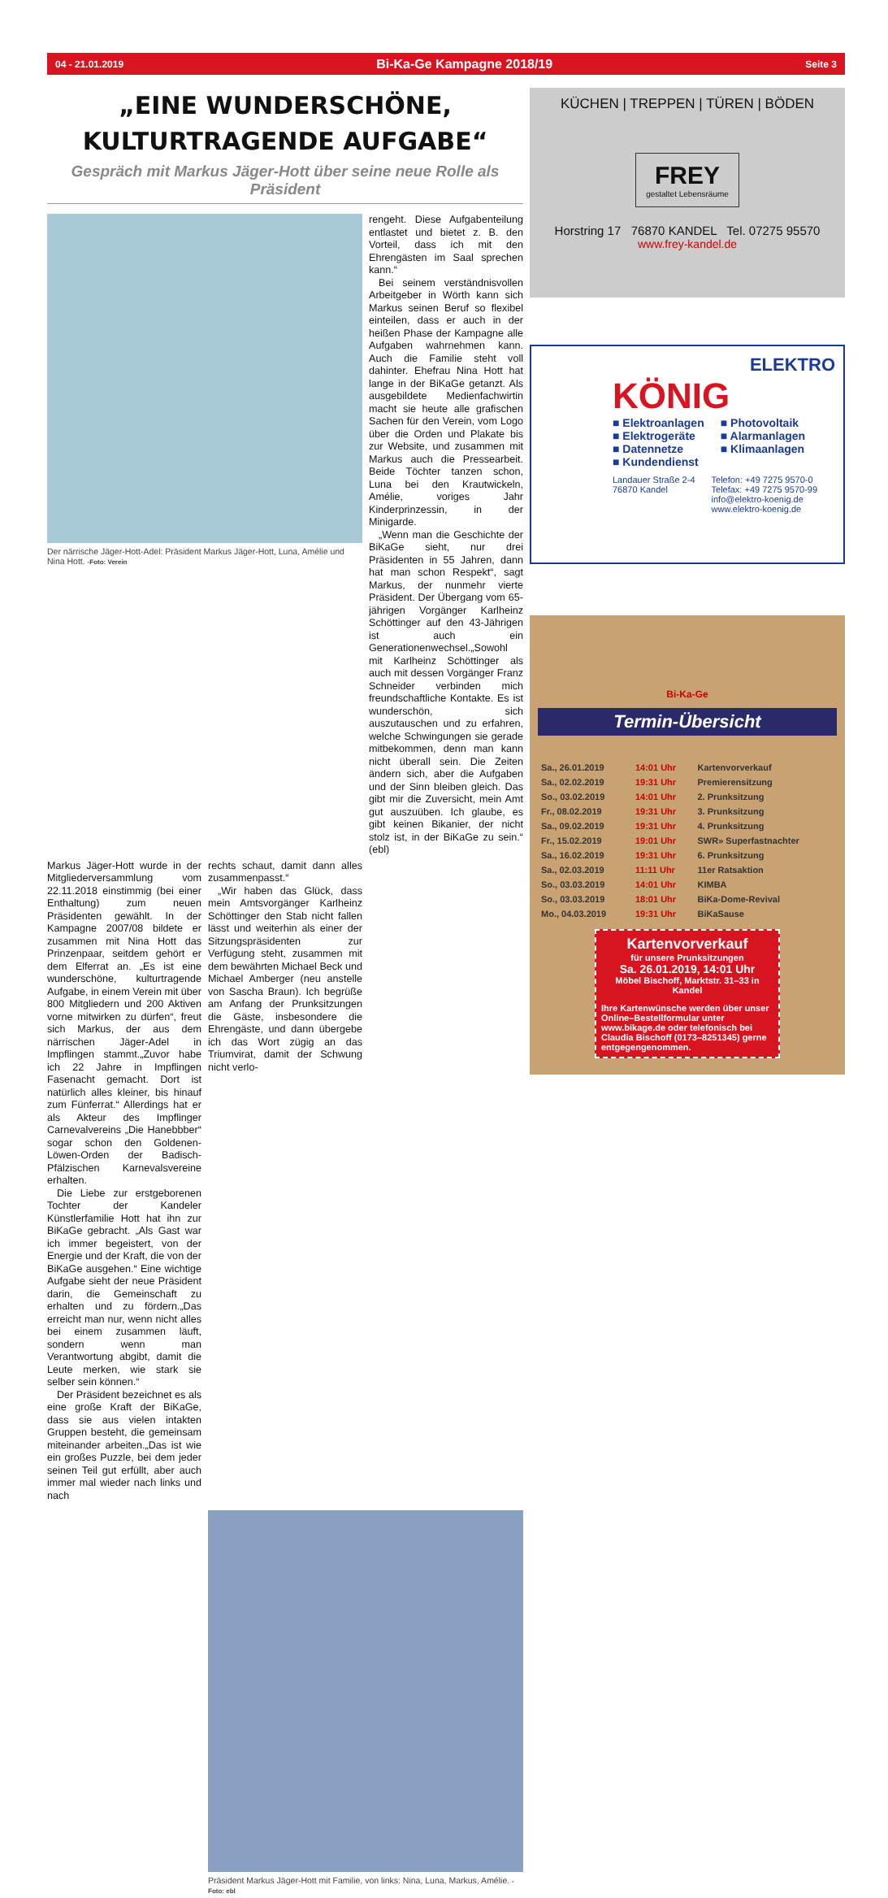04 - 21.01.2019 Bi-Ka-Ge Kampagne 2018/19 Seite 3
„EINE WUNDERSCHÖNE, KULTURTRAGENDE AUFGABE“
Gespräch mit Markus Jäger-Hott über seine neue Rolle als Präsident
Der närrische Jäger-Hott-Adel: Präsident Markus Jäger-Hott, Luna, Amélie und Nina Hott. -Foto: Verein
rengeht. Diese Aufgabenteilung entlastet und bietet z. B. den Vorteil, dass ich mit den Ehrengästen im Saal sprechen kann.“
Bei seinem verständnisvollen Arbeitgeber in Wörth kann sich Markus seinen Beruf so flexibel einteilen, dass er auch in der heißen Phase der Kampagne alle Aufgaben wahrnehmen kann. Auch die Familie steht voll dahinter. Ehefrau Nina Hott hat lange in der BiKaGe getanzt. Als ausgebildete Medienfachwirtin macht sie heute alle grafischen Sachen für den Verein, vom Logo über die Orden und Plakate bis zur Website, und zusammen mit Markus auch die Pressearbeit. Beide Töchter tanzen schon, Luna bei den Krautwickeln, Amélie, voriges Jahr Kinderprinzessin, in der Minigarde.
„Wenn man die Geschichte der BiKaGe sieht, nur drei Präsidenten in 55 Jahren, dann hat man schon Respekt“, sagt Markus, der nunmehr vierte Präsident. Der Übergang vom 65-jährigen Vorgänger Karlheinz Schöttinger auf den 43-Jährigen ist auch ein Generationenwechsel.„Sowohl mit Karlheinz Schöttinger als auch mit dessen Vorgänger Franz Schneider verbinden mich freundschaftliche Kontakte. Es ist wunderschön, sich auszutauschen und zu erfahren, welche Schwingungen sie gerade mitbekommen, denn man kann nicht überall sein. Die Zeiten ändern sich, aber die Aufgaben und der Sinn bleiben gleich. Das gibt mir die Zuversicht, mein Amt gut auszuüben. Ich glaube, es gibt keinen Bikanier, der nicht stolz ist, in der BiKaGe zu sein.“ (ebl)
Markus Jäger-Hott wurde in der Mitgliederversammlung vom 22.11.2018 einstimmig (bei einer Enthaltung) zum neuen Präsidenten gewählt. In der Kampagne 2007/08 bildete er zusammen mit Nina Hott das Prinzenpaar, seitdem gehört er dem Elferrat an. „Es ist eine wunderschöne, kulturtragende Aufgabe, in einem Verein mit über 800 Mitgliedern und 200 Aktiven vorne mitwirken zu dürfen“, freut sich Markus, der aus dem närrischen Jäger-Adel in Impflingen stammt.„Zuvor habe ich 22 Jahre in Impflingen Fasenacht gemacht. Dort ist natürlich alles kleiner, bis hinauf zum Fünferrat.“ Allerdings hat er als Akteur des Impflinger Carnevalvereins „Die Hanebbber“ sogar schon den Goldenen-Löwen-Orden der Badisch-Pfälzischen Karnevalsvereine erhalten.
Die Liebe zur erstgeborenen Tochter der Kandeler Künstlerfamilie Hott hat ihn zur BiKaGe gebracht. „Als Gast war ich immer begeistert, von der Energie und der Kraft, die von der BiKaGe ausgehen.“ Eine wichtige Aufgabe sieht der neue Präsident darin, die Gemeinschaft zu erhalten und zu fördern.„Das erreicht man nur, wenn nicht alles bei einem zusammen läuft, sondern wenn man Verantwortung abgibt, damit die Leute merken, wie stark sie selber sein können.“
Der Präsident bezeichnet es als eine große Kraft der BiKaGe, dass sie aus vielen intakten Gruppen besteht, die gemeinsam miteinander arbeiten.„Das ist wie ein großes Puzzle, bei dem jeder seinen Teil gut erfüllt, aber auch immer mal wieder nach links und nach
rechts schaut, damit dann alles zusammenpasst.“
„Wir haben das Glück, dass mein Amtsvorgänger Karlheinz Schöttinger den Stab nicht fallen lässt und weiterhin als einer der Sitzungspräsidenten zur Verfügung steht, zusammen mit dem bewährten Michael Beck und Michael Amberger (neu anstelle von Sascha Braun). Ich begrüße am Anfang der Prunksitzungen die Gäste, insbesondere die Ehrengäste, und dann übergebe ich das Wort zügig an das Triumvirat, damit der Schwung nicht verlo-
Präsident Markus Jäger-Hott mit Familie, von links: Nina, Luna, Markus, Amélie. -Foto: ebl
KÜCHEN | TREPPEN | TÜREN | BÖDEN
FREY
gestaltet Lebensräume
Horstring 17 76870 KANDEL Tel. 07275 95570
www.frey-kandel.de
ELEKTRO
KÖNIG
■ Elektroanlagen
■ Elektrogeräte
■ Datennetze
■ Kundendienst
■ Photovoltaik
■ Alarmanlagen
■ Klimaanlagen
Landauer Straße 2-4
76870 Kandel
Telefon: +49 7275 9570-0
Telefax: +49 7275 9570-99
info@elektro-koenig.de
www.elektro-koenig.de
Bi-Ka-Ge
Termin-Übersicht
| Sa., 26.01.2019 | 14:01 Uhr | Kartenvorverkauf |
| Sa., 02.02.2019 | 19:31 Uhr | Premierensitzung |
| So., 03.02.2019 | 14:01 Uhr | 2. Prunksitzung |
| Fr., 08.02.2019 | 19:31 Uhr | 3. Prunksitzung |
| Sa., 09.02.2019 | 19:31 Uhr | 4. Prunksitzung |
| Fr., 15.02.2019 | 19:01 Uhr | SWR» Superfastnachter |
| Sa., 16.02.2019 | 19:31 Uhr | 6. Prunksitzung |
| Sa., 02.03.2019 | 11:11 Uhr | 11er Ratsaktion |
| So., 03.03.2019 | 14:01 Uhr | KIMBA |
| So., 03.03.2019 | 18:01 Uhr | BiKa-Dome-Revival |
| Mo., 04.03.2019 | 19:31 Uhr | BiKaSause |
Kartenvorverkauf
für unsere Prunksitzungen
Sa. 26.01.2019, 14:01 Uhr
Möbel Bischoff, Marktstr. 31–33 in Kandel
Ihre Kartenwünsche werden über unser Online–Bestellformular unter www.bikage.de oder telefonisch bei Claudia Bischoff (0173–8251345) gerne entgegengenommen.